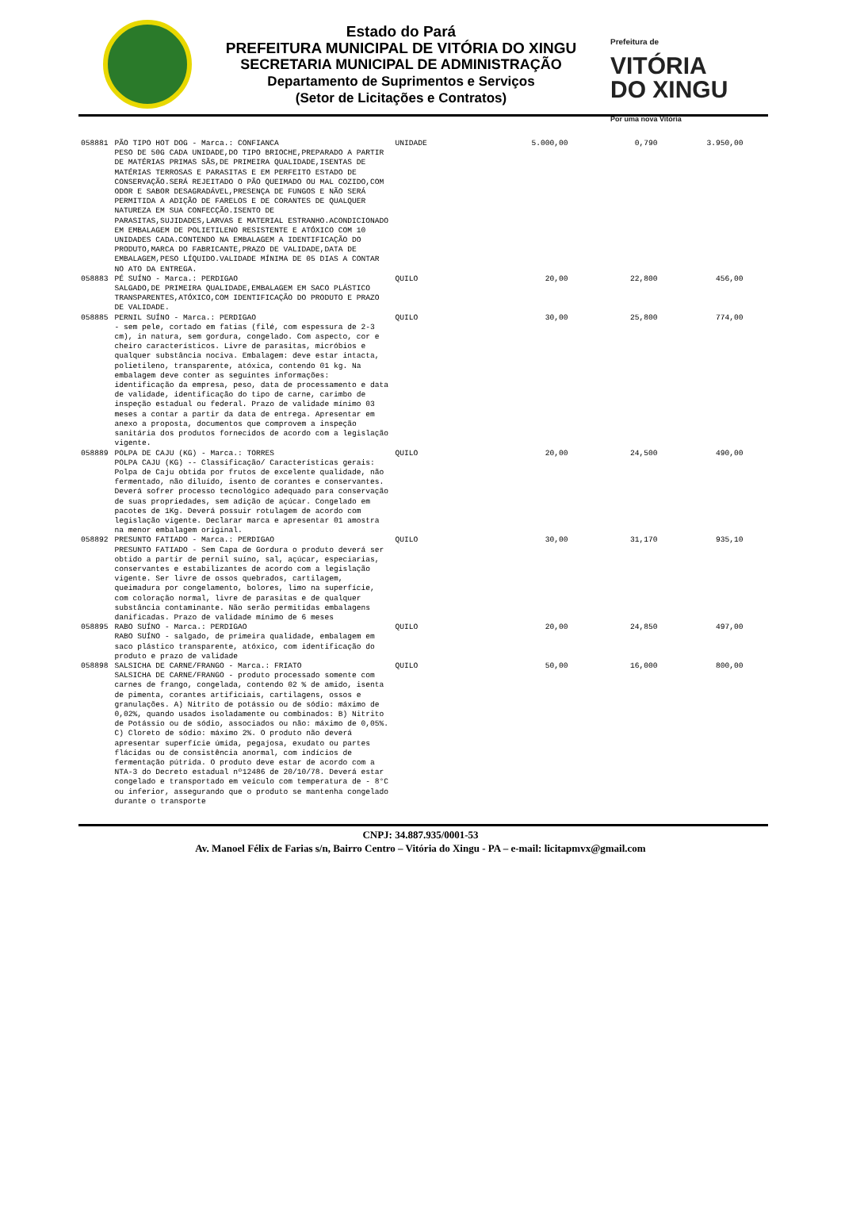Estado do Pará
PREFEITURA MUNICIPAL DE VITÓRIA DO XINGU
SECRETARIA MUNICIPAL DE ADMINISTRAÇÃO
Departamento de Suprimentos e Serviços
(Setor de Licitações e Contratos)
Prefeitura de
VITÓRIA
DO XINGU
Por uma nova Vitória
| 058881 | PÃO TIPO HOT DOG - Marca.: CONFIANCA PESO DE 50G CADA UNIDADE,DO TIPO BRIOCHE,PREPARADO A PARTIR DE MATÉRIAS PRIMAS SÃS,DE PRIMEIRA QUALIDADE,ISENTAS DE MATÉRIAS TERROSAS E PARASITAS E EM PERFEITO ESTADO DE CONSERVAÇÃO.SERÁ REJEITADO O PÃO QUEIMADO OU MAL COZIDO,COM ODOR E SABOR DESAGRADÁVEL,PRESENÇA DE FUNGOS E NÃO SERÁ PERMITIDA A ADIÇÃO DE FARELOS E DE CORANTES DE QUALQUER NATUREZA EM SUA CONFECÇÃO.ISENTO DE PARASITAS,SUJIDADES,LARVAS E MATERIAL ESTRANHO.ACONDICIONADO EM EMBALAGEM DE POLIETILENO RESISTENTE E ATÓXICO COM 10 UNIDADES CADA.CONTENDO NA EMBALAGEM A IDENTIFICAÇÃO DO PRODUTO,MARCA DO FABRICANTE,PRAZO DE VALIDADE,DATA DE EMBALAGEM,PESO LÍQUIDO.VALIDADE MÍNIMA DE 05 DIAS A CONTAR NO ATO DA ENTREGA. | UNIDADE | 5.000,00 | 0,790 | 3.950,00 |
| 058883 | PÉ SUÍNO - Marca.: PERDIGAO SALGADO,DE PRIMEIRA QUALIDADE,EMBALAGEM EM SACO PLÁSTICO TRANSPARENTES,ATÓXICO,COM IDENTIFICAÇÃO DO PRODUTO E PRAZO DE VALIDADE. | QUILO | 20,00 | 22,800 | 456,00 |
| 058885 | PERNIL SUÍNO - Marca.: PERDIGAO - sem pele, cortado em fatias (filé, com espessura de 2-3 cm), in natura, sem gordura, congelado. Com aspecto, cor e cheiro característicos. Livre de parasitas, micróbios e qualquer substância nociva. Embalagem: deve estar intacta, polietileno, transparente, atóxica, contendo 01 kg. Na embalagem deve conter as seguintes informações: identificação da empresa, peso, data de processamento e data de validade, identificação do tipo de carne, carimbo de inspeção estadual ou federal. Prazo de validade mínimo 03 meses a contar a partir da data de entrega. Apresentar em anexo a proposta, documentos que comprovem a inspeção sanitária dos produtos fornecidos de acordo com a legislação vigente. | QUILO | 30,00 | 25,800 | 774,00 |
| 058889 | POLPA DE CAJU (KG) - Marca.: TORRES POLPA CAJU (KG) -- Classificação/ Características gerais: Polpa de Caju obtida por frutos de excelente qualidade, não fermentado, não diluído, isento de corantes e conservantes. Deverá sofrer processo tecnológico adequado para conservação de suas propriedades, sem adição de açúcar. Congelado em pacotes de 1Kg. Deverá possuir rotulagem de acordo com legislação vigente. Declarar marca e apresentar 01 amostra na menor embalagem original. | QUILO | 20,00 | 24,500 | 490,00 |
| 058892 | PRESUNTO FATIADO - Marca.: PERDIGAO PRESUNTO FATIADO - Sem Capa de Gordura o produto deverá ser obtido a partir de pernil suíno, sal, açúcar, especiarias, conservantes e estabilizantes de acordo com a legislação vigente. Ser livre de ossos quebrados, cartilagem, queimadura por congelamento, bolores, limo na superfície, com coloração normal, livre de parasitas e de qualquer substância contaminante. Não serão permitidas embalagens danificadas. Prazo de validade mínimo de 6 meses | QUILO | 30,00 | 31,170 | 935,10 |
| 058895 | RABO SUÍNO - Marca.: PERDIGAO RABO SUÍNO - salgado, de primeira qualidade, embalagem em saco plástico transparente, atóxico, com identificação do produto e prazo de validade | QUILO | 20,00 | 24,850 | 497,00 |
| 058898 | SALSICHA DE CARNE/FRANGO - Marca.: FRIATO SALSICHA DE CARNE/FRANGO - produto processado somente com carnes de frango, congelada, contendo 02 % de amido, isenta de pimenta, corantes artificiais, cartilagens, ossos e granulações. A) Nitrito de potássio ou de sódio: máximo de 0,02%, quando usados isoladamente ou combinados: B) Nitrito de Potássio ou de sódio, associados ou não: máximo de 0,05%. C) Cloreto de sódio: máximo 2%. O produto não deverá apresentar superfície úmida, pegajosa, exudato ou partes flácidas ou de consistência anormal, com indícios de fermentação pútrida. O produto deve estar de acordo com a NTA-3 do Decreto estadual nº12486 de 20/10/78. Deverá estar congelado e transportado em veículo com temperatura de - 8°C ou inferior, assegurando que o produto se mantenha congelado durante o transporte | QUILO | 50,00 | 16,000 | 800,00 |
CNPJ: 34.887.935/0001-53
Av. Manoel Félix de Farias s/n, Bairro Centro – Vitória do Xingu - PA – e-mail: licitapmvx@gmail.com